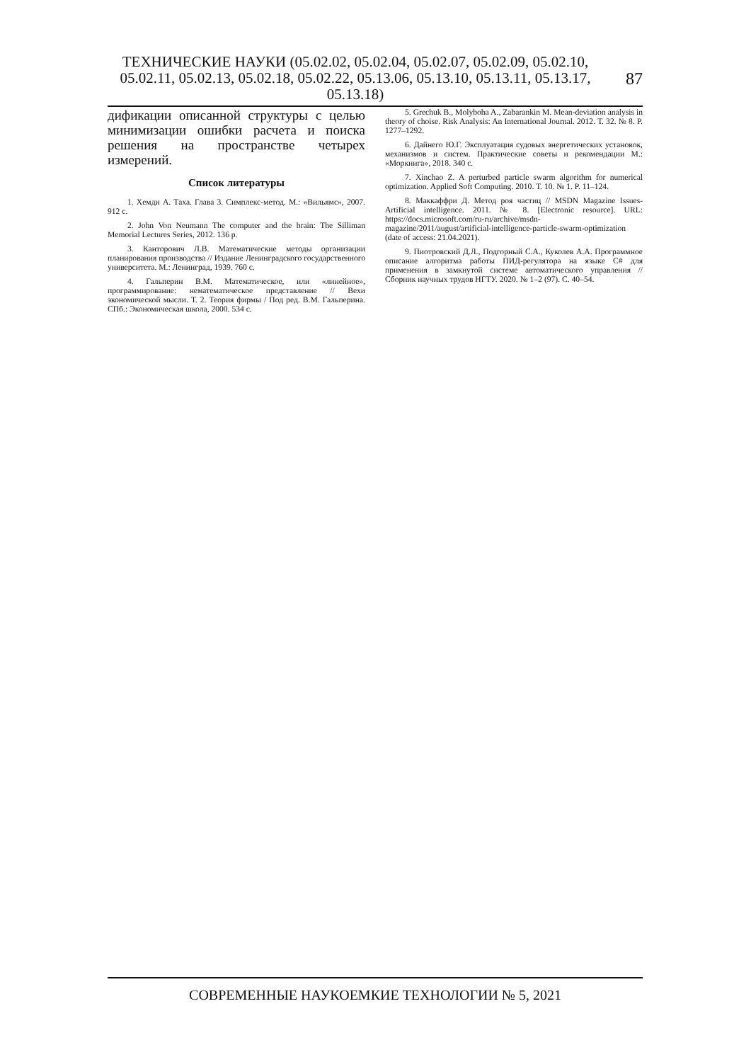ТЕХНИЧЕСКИЕ НАУКИ (05.02.02, 05.02.04, 05.02.07, 05.02.09, 05.02.10, 05.02.11, 05.02.13, 05.02.18, 05.02.22, 05.13.06, 05.13.10, 05.13.11, 05.13.17, 05.13.18)
87
дификации описанной структуры с целью минимизации ошибки расчета и поиска решения на пространстве четырех измерений.
Список литературы
1. Хемди А. Таха. Глава 3. Симплекс-метод. М.: «Вильямс», 2007. 912 с.
2. John Von Neumann The computer and the brain: The Silliman Memorial Lectures Series, 2012. 136 p.
3. Канторович Л.В. Математические методы организации планирования производства // Издание Ленинградского государственного университета. М.: Ленинград, 1939. 760 с.
4. Гальперин В.М. Математическое, или «линейное», программирование: нематематическое представление // Вехи экономической мысли. Т. 2. Теория фирмы / Под ред. В.М. Гальперина. СПб.: Экономическая школа, 2000. 534 с.
5. Grechuk B., Molyboha A., Zabarankin M. Mean-deviation analysis in theory of choise. Risk Analysis: An International Journal. 2012. Т. 32. № 8. P. 1277–1292.
6. Дайнего Ю.Г. Эксплуатация судовых энергетических установок, механизмов и систем. Практические советы и рекомендации М.: «Моркнига», 2018. 340 с.
7. Xinchao Z. A perturbed particle swarm algorithm for numerical optimization. Applied Soft Computing. 2010. Т. 10. № 1. P. 11–124.
8. Маккаффри Д. Метод роя частиц // MSDN Magazine Issues-Artificial intelligence. 2011. № 8. [Electronic resource]. URL: https://docs.microsoft.com/ru-ru/archive/msdn-magazine/2011/august/artificial-intelligence-particle-swarm-optimization (date of access: 21.04.2021).
9. Пиотровский Д.Л., Подгорный С.А., Куколев А.А. Программное описание алгоритма работы ПИД-регулятора на языке C# для применения в замкнутой системе автоматического управления // Сборник научных трудов НГТУ. 2020. № 1–2 (97). С. 40–54.
СОВРЕМЕННЫЕ НАУКОЕМКИЕ ТЕХНОЛОГИИ № 5, 2021